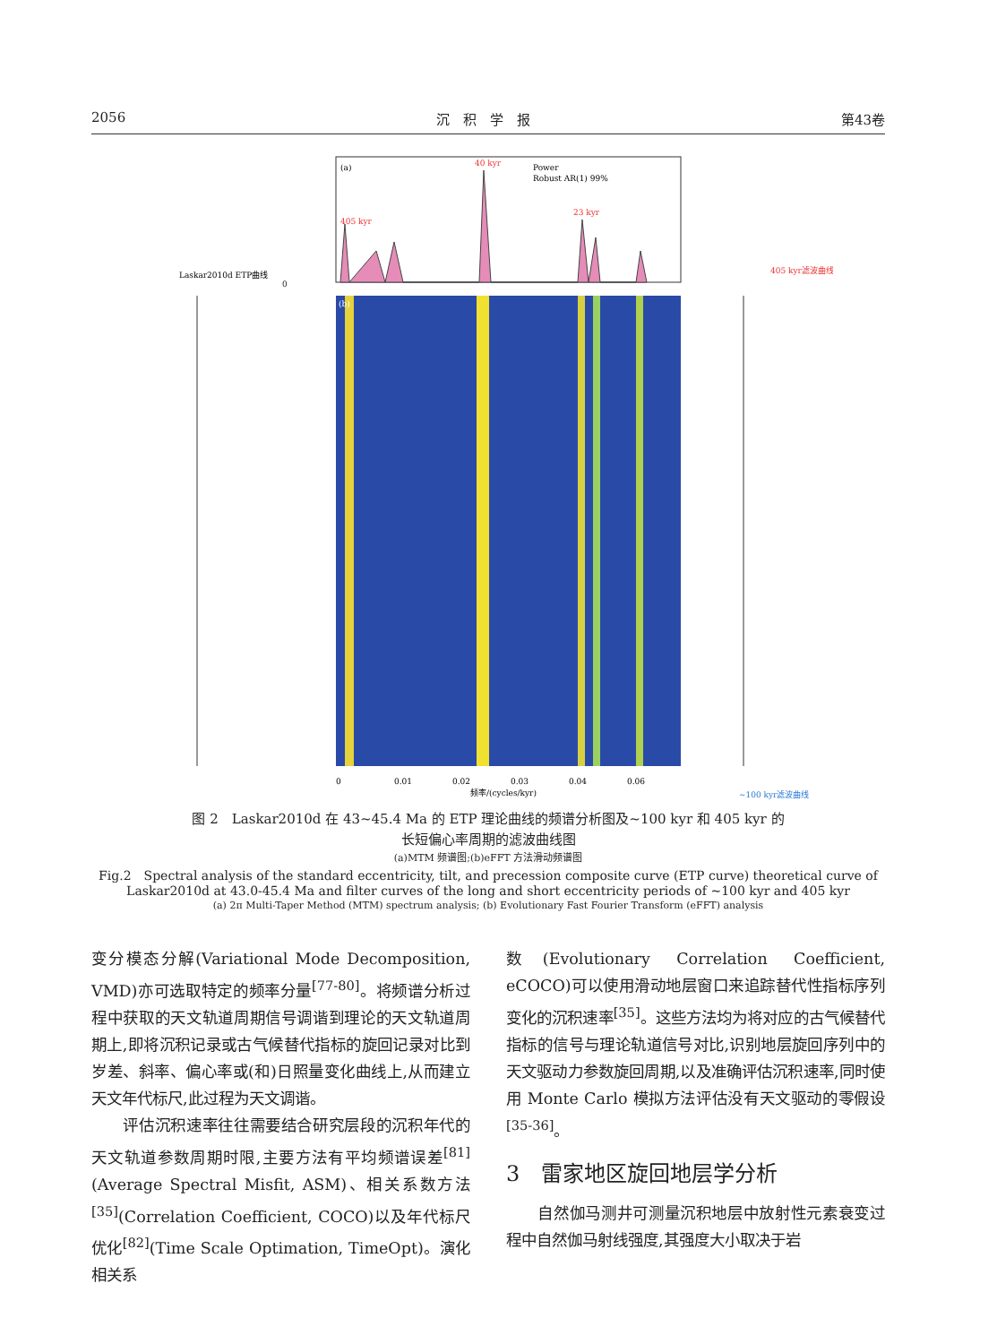2056 沉　积　学　报 第43卷
(a)
Power
Robust AR(1) 99%
0
405 kyr
40 kyr
23 kyr
(b)
0
0.01
0.02
0.03
0.04
0.06
频率/(cycles/kyr)
Laskar2010d ETP曲线
405 kyr滤波曲线
~100 kyr滤波曲线
图 2　Laskar2010d 在 43~45.4 Ma 的 ETP 理论曲线的频谱分析图及~100 kyr 和 405 kyr 的
长短偏心率周期的滤波曲线图
(a)MTM 频谱图;(b)eFFT 方法滑动频谱图
Fig.2　Spectral analysis of the standard eccentricity, tilt, and precession composite curve (ETP curve) theoretical curve of Laskar2010d at 43.0-45.4 Ma and filter curves of the long and short eccentricity periods of ~100 kyr and 405 kyr
(a) 2π Multi-Taper Method (MTM) spectrum analysis; (b) Evolutionary Fast Fourier Transform (eFFT) analysis
变分模态分解(Variational Mode Decomposition, VMD)亦可选取特定的频率分量<sup>[77-80]</sup>。将频谱分析过程中获取的天文轨道周期信号调谐到理论的天文轨道周期上,即将沉积记录或古气候替代指标的旋回记录对比到岁差、斜率、偏心率或(和)日照量变化曲线上,从而建立天文年代标尺,此过程为天文调谐。
　　评估沉积速率往往需要结合研究层段的沉积年代的天文轨道参数周期时限,主要方法有平均频谱误差<sup>[81]</sup>(Average Spectral Misfit, ASM)、相关系数方法<sup>[35]</sup>(Correlation Coefficient, COCO)以及年代标尺优化<sup>[82]</sup>(Time Scale Optimation, TimeOpt)。演化相关系
数(Evolutionary Correlation Coefficient, eCOCO)可以使用滑动地层窗口来追踪替代性指标序列变化的沉积速率<sup>[35]</sup>。这些方法均为将对应的古气候替代指标的信号与理论轨道信号对比,识别地层旋回序列中的天文驱动力参数旋回周期,以及准确评估沉积速率,同时使用 Monte Carlo 模拟方法评估没有天文驱动的零假设<sup>[35-36]</sup>。
3　雷家地区旋回地层学分析
　　自然伽马测井可测量沉积地层中放射性元素衰变过程中自然伽马射线强度,其强度大小取决于岩